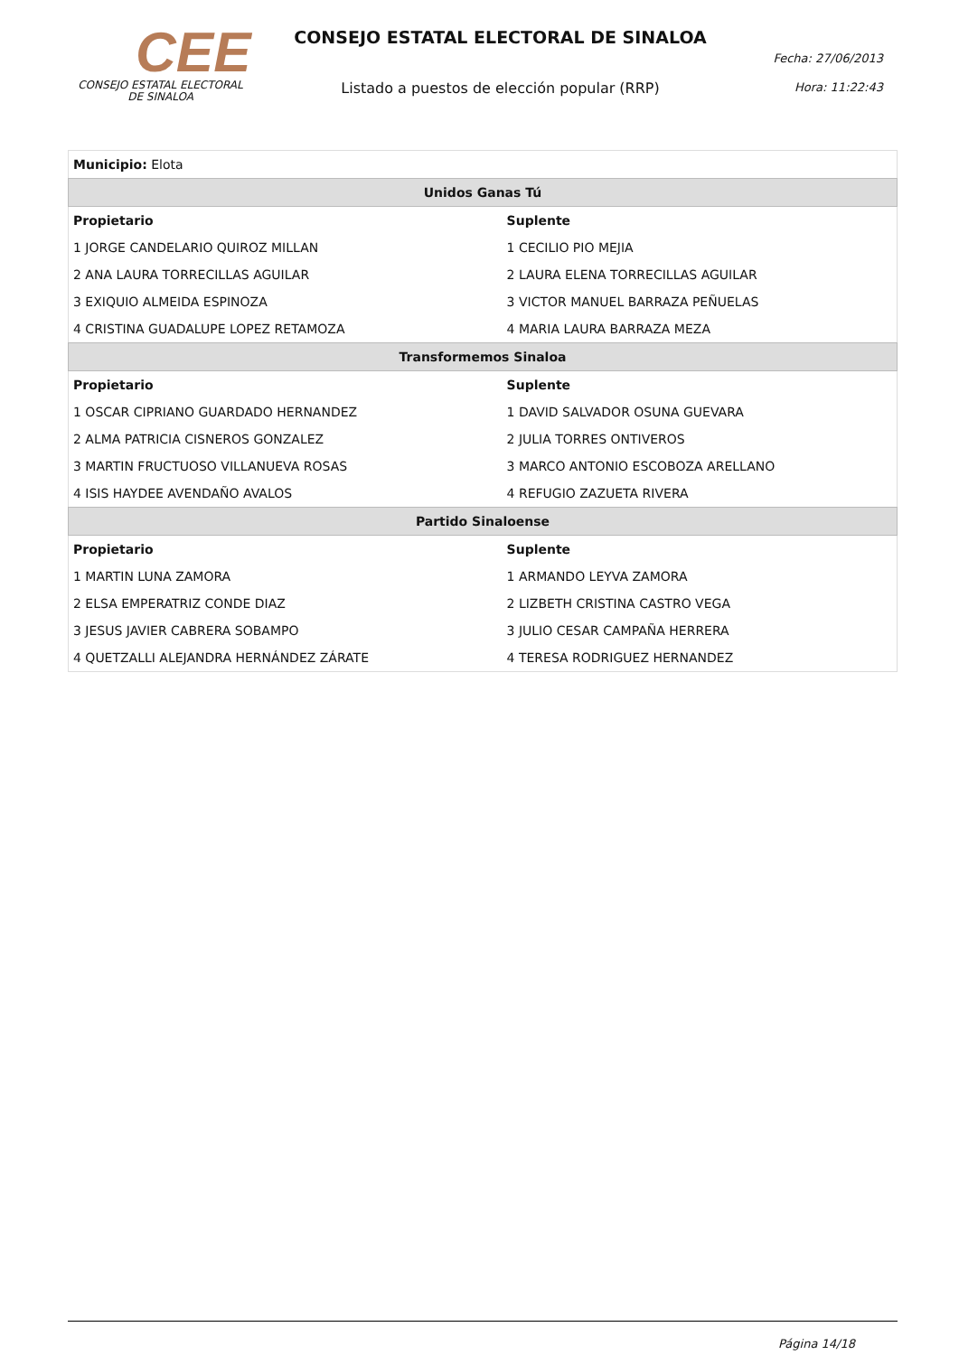CEE
CONSEJO ESTATAL ELECTORAL
DE SINALOA
CONSEJO ESTATAL ELECTORAL DE SINALOA
Listado a puestos de elección popular (RRP)
Fecha: 27/06/2013
Hora: 11:22:43
| Municipio: Elota | |
| Unidos Ganas Tú | |
| Propietario | Suplente |
| 1 JORGE CANDELARIO QUIROZ MILLAN | 1 CECILIO PIO MEJIA |
| 2 ANA LAURA TORRECILLAS AGUILAR | 2 LAURA ELENA TORRECILLAS AGUILAR |
| 3 EXIQUIO ALMEIDA ESPINOZA | 3 VICTOR MANUEL BARRAZA PEÑUELAS |
| 4 CRISTINA GUADALUPE LOPEZ RETAMOZA | 4 MARIA LAURA BARRAZA MEZA |
| Transformemos Sinaloa | |
| Propietario | Suplente |
| 1 OSCAR CIPRIANO GUARDADO HERNANDEZ | 1 DAVID SALVADOR OSUNA GUEVARA |
| 2 ALMA PATRICIA CISNEROS GONZALEZ | 2 JULIA TORRES ONTIVEROS |
| 3 MARTIN FRUCTUOSO VILLANUEVA ROSAS | 3 MARCO ANTONIO ESCOBOZA ARELLANO |
| 4 ISIS HAYDEE AVENDAÑO AVALOS | 4 REFUGIO ZAZUETA RIVERA |
| Partido Sinaloense | |
| Propietario | Suplente |
| 1 MARTIN LUNA ZAMORA | 1 ARMANDO LEYVA ZAMORA |
| 2 ELSA EMPERATRIZ CONDE DIAZ | 2 LIZBETH CRISTINA CASTRO VEGA |
| 3 JESUS JAVIER CABRERA SOBAMPO | 3 JULIO CESAR CAMPAÑA HERRERA |
| 4 QUETZALLI ALEJANDRA HERNÁNDEZ ZÁRATE | 4 TERESA RODRIGUEZ HERNANDEZ |
Página 14/18